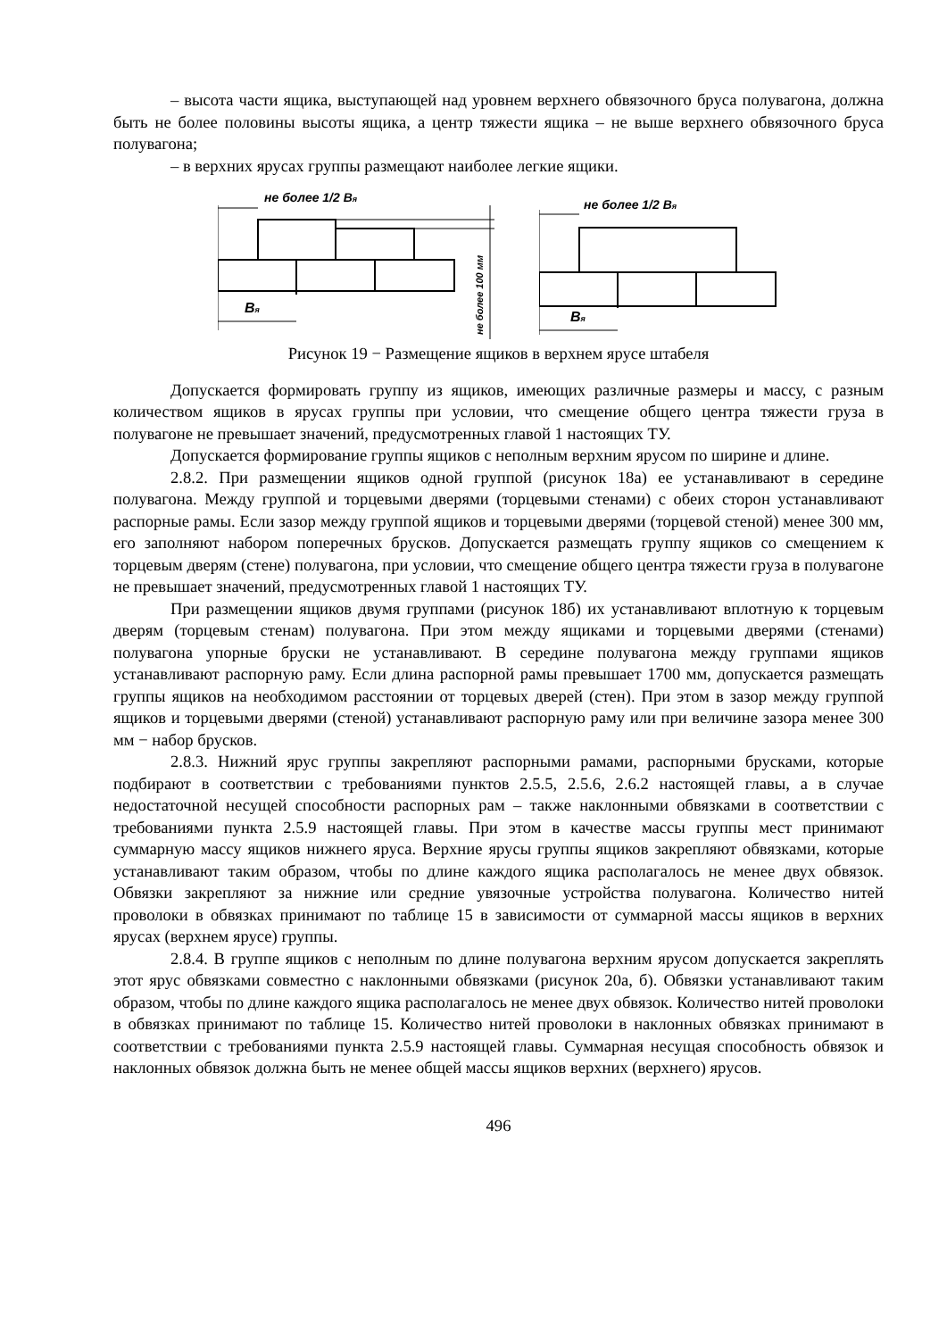– высота части ящика, выступающей над уровнем верхнего обвязочного бруса полувагона, должна быть не более половины высоты ящика, а центр тяжести ящика – не выше верхнего обвязочного бруса полувагона;
– в верхних ярусах группы размещают наиболее легкие ящики.
не более 1/2 Bя
Bя
не более 100 мм
не более 1/2 Bя
Bя
Рисунок 19 − Размещение ящиков в верхнем ярусе штабеля
Допускается формировать группу из ящиков, имеющих различные размеры и массу, с разным количеством ящиков в ярусах группы при условии, что смещение общего центра тяжести груза в полувагоне не превышает значений, предусмотренных главой 1 настоящих ТУ.
Допускается формирование группы ящиков с неполным верхним ярусом по ширине и длине.
2.8.2. При размещении ящиков одной группой (рисунок 18а) ее устанавливают в середине полувагона. Между группой и торцевыми дверями (торцевыми стенами) с обеих сторон устанавливают распорные рамы. Если зазор между группой ящиков и торцевыми дверями (торцевой стеной) менее 300 мм, его заполняют набором поперечных брусков. Допускается размещать группу ящиков со смещением к торцевым дверям (стене) полувагона, при условии, что смещение общего центра тяжести груза в полувагоне не превышает значений, предусмотренных главой 1 настоящих ТУ.
При размещении ящиков двумя группами (рисунок 18б) их устанавливают вплотную к торцевым дверям (торцевым стенам) полувагона. При этом между ящиками и торцевыми дверями (стенами) полувагона упорные бруски не устанавливают. В середине полувагона между группами ящиков устанавливают распорную раму. Если длина распорной рамы превышает 1700 мм, допускается размещать группы ящиков на необходимом расстоянии от торцевых дверей (стен). При этом в зазор между группой ящиков и торцевыми дверями (стеной) устанавливают распорную раму или при величине зазора менее 300 мм − набор брусков.
2.8.3. Нижний ярус группы закрепляют распорными рамами, распорными брусками, которые подбирают в соответствии с требованиями пунктов 2.5.5, 2.5.6, 2.6.2 настоящей главы, а в случае недостаточной несущей способности распорных рам – также наклонными обвязками в соответствии с требованиями пункта 2.5.9 настоящей главы. При этом в качестве массы группы мест принимают суммарную массу ящиков нижнего яруса. Верхние ярусы группы ящиков закрепляют обвязками, которые устанавливают таким образом, чтобы по длине каждого ящика располагалось не менее двух обвязок. Обвязки закрепляют за нижние или средние увязочные устройства полувагона. Количество нитей проволоки в обвязках принимают по таблице 15 в зависимости от суммарной массы ящиков в верхних ярусах (верхнем ярусе) группы.
2.8.4. В группе ящиков с неполным по длине полувагона верхним ярусом допускается закреплять этот ярус обвязками совместно с наклонными обвязками (рисунок 20а, б). Обвязки устанавливают таким образом, чтобы по длине каждого ящика располагалось не менее двух обвязок. Количество нитей проволоки в обвязках принимают по таблице 15. Количество нитей проволоки в наклонных обвязках принимают в соответствии с требованиями пункта 2.5.9 настоящей главы. Суммарная несущая способность обвязок и наклонных обвязок должна быть не менее общей массы ящиков верхних (верхнего) ярусов.
496